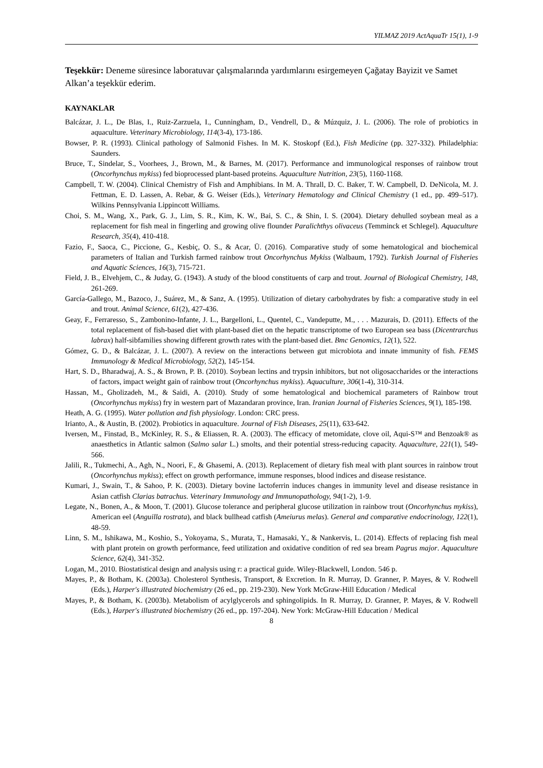YILMAZ 2019 ActAquaTr 15(1), 1-9
Teşekkür: Deneme süresince laboratuvar çalışmalarında yardımlarını esirgemeyen Çağatay Bayizit ve Samet Alkan’a teşekkür ederim.
KAYNAKLAR
Balcázar, J. L., De Blas, I., Ruiz-Zarzuela, I., Cunningham, D., Vendrell, D., & Múzquiz, J. L. (2006). The role of probiotics in aquaculture. Veterinary Microbiology, 114(3-4), 173-186.
Bowser, P. R. (1993). Clinical pathology of Salmonid Fishes. In M. K. Stoskopf (Ed.), Fish Medicine (pp. 327-332). Philadelphia: Saunders.
Bruce, T., Sindelar, S., Voorhees, J., Brown, M., & Barnes, M. (2017). Performance and immunological responses of rainbow trout (Oncorhynchus mykiss) fed bioprocessed plant-based proteins. Aquaculture Nutrition, 23(5), 1160-1168.
Campbell, T. W. (2004). Clinical Chemistry of Fish and Amphibians. In M. A. Thrall, D. C. Baker, T. W. Campbell, D. DeNicola, M. J. Fettman, E. D. Lassen, A. Rebar, & G. Weiser (Eds.), Veterinary Hematology and Clinical Chemistry (1 ed., pp. 499–517). Wilkins Pennsylvania Lippincott Williams.
Choi, S. M., Wang, X., Park, G. J., Lim, S. R., Kim, K. W., Bai, S. C., & Shin, I. S. (2004). Dietary dehulled soybean meal as a replacement for fish meal in fingerling and growing olive flounder Paralichthys olivaceus (Temminck et Schlegel). Aquaculture Research, 35(4), 410-418.
Fazio, F., Saoca, C., Piccione, G., Kesbiç, O. S., & Acar, Ü. (2016). Comparative study of some hematological and biochemical parameters of Italian and Turkish farmed rainbow trout Oncorhynchus Mykiss (Walbaum, 1792). Turkish Journal of Fisheries and Aquatic Sciences, 16(3), 715-721.
Field, J. B., Elvehjem, C., & Juday, G. (1943). A study of the blood constituents of carp and trout. Journal of Biological Chemistry, 148, 261-269.
García-Gallego, M., Bazoco, J., Suárez, M., & Sanz, A. (1995). Utilization of dietary carbohydrates by fish: a comparative study in eel and trout. Animal Science, 61(2), 427-436.
Geay, F., Ferraresso, S., Zambonino-Infante, J. L., Bargelloni, L., Quentel, C., Vandeputte, M., . . . Mazurais, D. (2011). Effects of the total replacement of fish-based diet with plant-based diet on the hepatic transcriptome of two European sea bass (Dicentrarchus labrax) half-sibfamilies showing different growth rates with the plant-based diet. Bmc Genomics, 12(1), 522.
Gómez, G. D., & Balcázar, J. L. (2007). A review on the interactions between gut microbiota and innate immunity of fish. FEMS Immunology & Medical Microbiology, 52(2), 145-154.
Hart, S. D., Bharadwaj, A. S., & Brown, P. B. (2010). Soybean lectins and trypsin inhibitors, but not oligosaccharides or the interactions of factors, impact weight gain of rainbow trout (Oncorhynchus mykiss). Aquaculture, 306(1-4), 310-314.
Hassan, M., Gholizadeh, M., & Saidi, A. (2010). Study of some hematological and biochemical parameters of Rainbow trout (Oncorhynchus mykiss) fry in western part of Mazandaran province, Iran. Iranian Journal of Fisheries Sciences, 9(1), 185-198.
Heath, A. G. (1995). Water pollution and fish physiology. London: CRC press.
Irianto, A., & Austin, B. (2002). Probiotics in aquaculture. Journal of Fish Diseases, 25(11), 633-642.
Iversen, M., Finstad, B., McKinley, R. S., & Eliassen, R. A. (2003). The efficacy of metomidate, clove oil, Aqui-S™ and Benzoak® as anaesthetics in Atlantic salmon (Salmo salar L.) smolts, and their potential stress-reducing capacity. Aquaculture, 221(1), 549-566.
Jalili, R., Tukmechi, A., Agh, N., Noori, F., & Ghasemi, A. (2013). Replacement of dietary fish meal with plant sources in rainbow trout (Oncorhynchus mykiss); effect on growth performance, immune responses, blood indices and disease resistance.
Kumari, J., Swain, T., & Sahoo, P. K. (2003). Dietary bovine lactoferrin induces changes in immunity level and disease resistance in Asian catfish Clarias batrachus. Veterinary Immunology and Immunopathology, 94(1-2), 1-9.
Legate, N., Bonen, A., & Moon, T. (2001). Glucose tolerance and peripheral glucose utilization in rainbow trout (Oncorhynchus mykiss), American eel (Anguilla rostrata), and black bullhead catfish (Ameiurus melas). General and comparative endocrinology, 122(1), 48-59.
Linn, S. M., Ishikawa, M., Koshio, S., Yokoyama, S., Murata, T., Hamasaki, Y., & Nankervis, L. (2014). Effects of replacing fish meal with plant protein on growth performance, feed utilization and oxidative condition of red sea bream Pagrus major. Aquaculture Science, 62(4), 341-352.
Logan, M., 2010. Biostatistical design and analysis using r: a practical guide. Wiley-Blackwell, London. 546 p.
Mayes, P., & Botham, K. (2003a). Cholesterol Synthesis, Transport, & Excretion. In R. Murray, D. Granner, P. Mayes, & V. Rodwell (Eds.), Harper's illustrated biochemistry (26 ed., pp. 219-230). New York McGraw-Hill Education / Medical
Mayes, P., & Botham, K. (2003b). Metabolism of acylglycerols and sphingolipids. In R. Murray, D. Granner, P. Mayes, & V. Rodwell (Eds.), Harper's illustrated biochemistry (26 ed., pp. 197-204). New York: McGraw-Hill Education / Medical
8